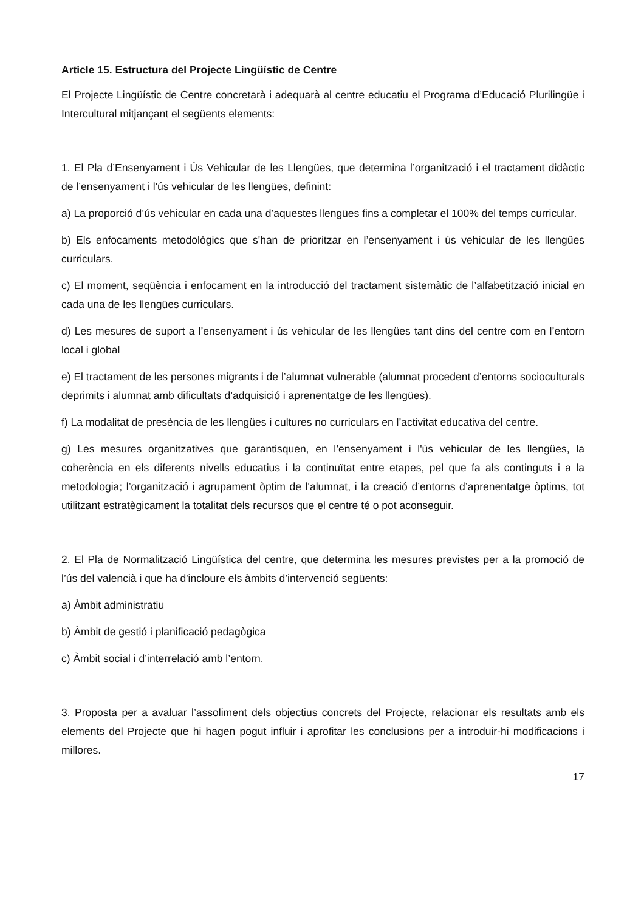Article 15. Estructura del Projecte Lingüístic de Centre
El Projecte Lingüístic de Centre concretarà i adequarà al centre educatiu el Programa d’Educació Plurilingüe i Intercultural mitjançant el següents elements:
1. El Pla d’Ensenyament i Ús Vehicular de les Llengües, que determina l’organització i el tractament didàctic de l’ensenyament i l'ús vehicular de les llengües, definint:
a) La proporció d’ús vehicular en cada una d’aquestes llengües fins a completar el 100% del temps curricular.
b) Els enfocaments metodològics que s'han de prioritzar en l’ensenyament i ús vehicular de les llengües curriculars.
c) El moment, seqüència i enfocament en la introducció del tractament sistemàtic de l’alfabetització inicial en cada una de les llengües curriculars.
d) Les mesures de suport a l’ensenyament i ús vehicular de les llengües tant dins del centre com en l’entorn local i global
e) El tractament de les persones migrants i de l’alumnat vulnerable (alumnat procedent d’entorns socioculturals deprimits i alumnat amb dificultats d’adquisició i aprenentatge de les llengües).
f) La modalitat de presència de les llengües i cultures no curriculars en l’activitat educativa del centre.
g) Les mesures organitzatives que garantisquen, en l’ensenyament i l'ús vehicular de les llengües, la coherència en els diferents nivells educatius i la continuïtat entre etapes, pel que fa als continguts i a la metodologia; l’organització i agrupament òptim de l'alumnat, i la creació d’entorns d’aprenentatge òptims, tot utilitzant estratègicament la totalitat dels recursos que el centre té o pot aconseguir.
2. El Pla de Normalització Lingüística del centre, que determina les mesures previstes per a la promoció de l’ús del valencià i que ha d'incloure els àmbits d’intervenció següents:
a) Àmbit administratiu
b) Àmbit de gestió i planificació pedagògica
c) Àmbit social i d’interrelació amb l’entorn.
3. Proposta per a avaluar l’assoliment dels objectius concrets del Projecte, relacionar els resultats amb els elements del Projecte que hi hagen pogut influir i aprofitar les conclusions per a introduir-hi modificacions i millores.
17